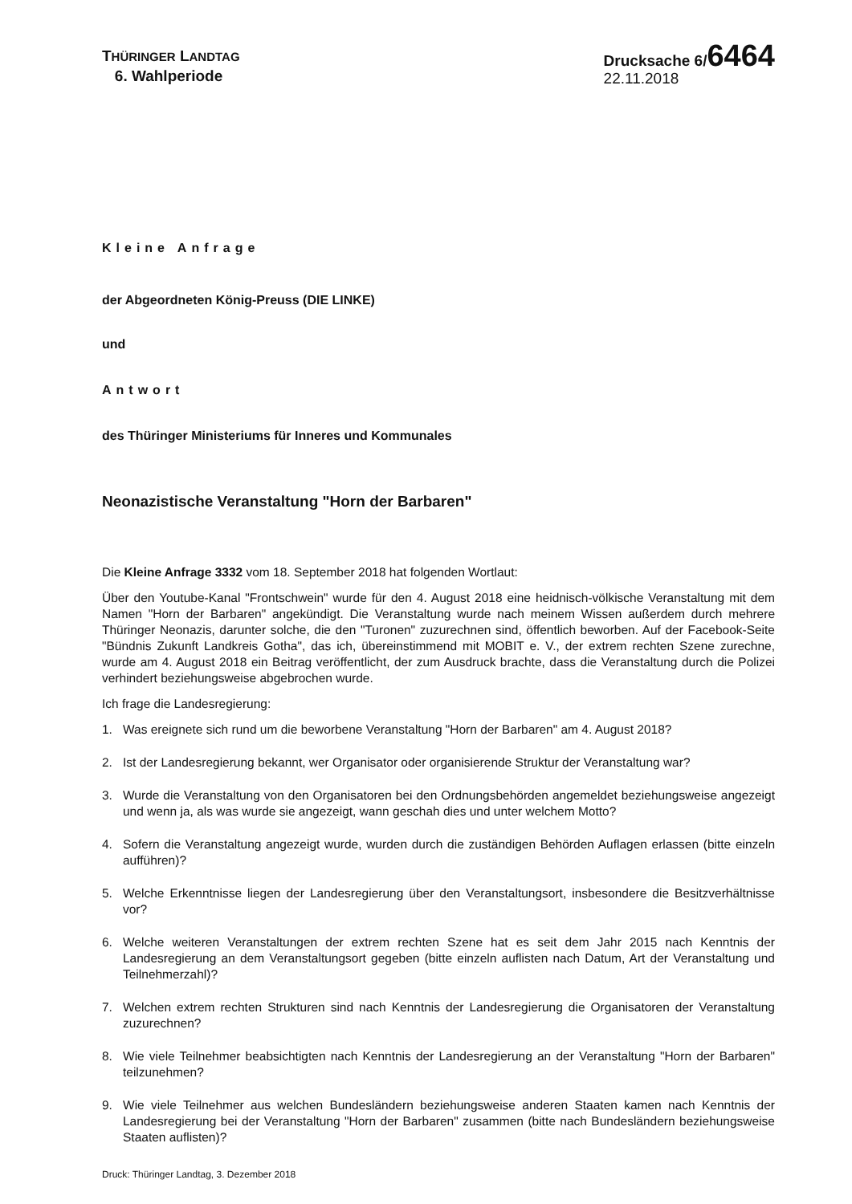THÜRINGER LANDTAG
6. Wahlperiode
Drucksache 6/6464
22.11.2018
Kleine Anfrage
der Abgeordneten König-Preuss (DIE LINKE)
und
Antwort
des Thüringer Ministeriums für Inneres und Kommunales
Neonazistische Veranstaltung "Horn der Barbaren"
Die Kleine Anfrage 3332 vom 18. September 2018 hat folgenden Wortlaut:
Über den Youtube-Kanal "Frontschwein" wurde für den 4. August 2018 eine heidnisch-völkische Veranstaltung mit dem Namen "Horn der Barbaren" angekündigt. Die Veranstaltung wurde nach meinem Wissen außerdem durch mehrere Thüringer Neonazis, darunter solche, die den "Turonen" zuzurechnen sind, öffentlich beworben. Auf der Facebook-Seite "Bündnis Zukunft Landkreis Gotha", das ich, übereinstimmend mit MOBIT e. V., der extrem rechten Szene zurechne, wurde am 4. August 2018 ein Beitrag veröffentlicht, der zum Ausdruck brachte, dass die Veranstaltung durch die Polizei verhindert beziehungsweise abgebrochen wurde.
Ich frage die Landesregierung:
1. Was ereignete sich rund um die beworbene Veranstaltung "Horn der Barbaren" am 4. August 2018?
2. Ist der Landesregierung bekannt, wer Organisator oder organisierende Struktur der Veranstaltung war?
3. Wurde die Veranstaltung von den Organisatoren bei den Ordnungsbehörden angemeldet beziehungsweise angezeigt und wenn ja, als was wurde sie angezeigt, wann geschah dies und unter welchem Motto?
4. Sofern die Veranstaltung angezeigt wurde, wurden durch die zuständigen Behörden Auflagen erlassen (bitte einzeln aufführen)?
5. Welche Erkenntnisse liegen der Landesregierung über den Veranstaltungsort, insbesondere die Besitzverhältnisse vor?
6. Welche weiteren Veranstaltungen der extrem rechten Szene hat es seit dem Jahr 2015 nach Kenntnis der Landesregierung an dem Veranstaltungsort gegeben (bitte einzeln auflisten nach Datum, Art der Veranstaltung und Teilnehmerzahl)?
7. Welchen extrem rechten Strukturen sind nach Kenntnis der Landesregierung die Organisatoren der Veranstaltung zuzurechnen?
8. Wie viele Teilnehmer beabsichtigten nach Kenntnis der Landesregierung an der Veranstaltung "Horn der Barbaren" teilzunehmen?
9. Wie viele Teilnehmer aus welchen Bundesländern beziehungsweise anderen Staaten kamen nach Kenntnis der Landesregierung bei der Veranstaltung "Horn der Barbaren" zusammen (bitte nach Bundesländern beziehungsweise Staaten auflisten)?
Druck: Thüringer Landtag, 3. Dezember 2018